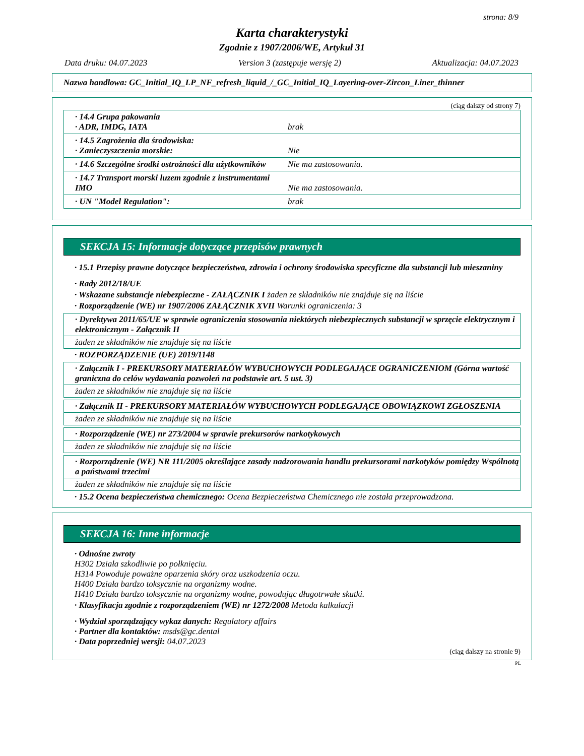strona: 8/9
Karta charakterystyki
Zgodnie z 1907/2006/WE, Artykuł 31
Data druku: 04.07.2023 Version 3 (zastępuje wersję 2) Aktualizacja: 04.07.2023
Nazwa handlowa: GC_Initial_IQ_LP_NF_refresh_liquid_/_GC_Initial_IQ_Layering-over-Zircon_Liner_thinner
(ciąg dalszy od strony 7)
| · 14.4 Grupa pakowania · ADR, IMDG, IATA | brak |
| · 14.5 Zagrożenia dla środowiska: · Zanieczyszczenia morskie: | Nie |
| · 14.6 Szczególne środki ostrożności dla użytkowników | Nie ma zastosowania. |
| · 14.7 Transport morski luzem zgodnie z instrumentami IMO | Nie ma zastosowania. |
| · UN "Model Regulation": | brak |
SEKCJA 15: Informacje dotyczące przepisów prawnych
· 15.1 Przepisy prawne dotyczące bezpieczeństwa, zdrowia i ochrony środowiska specyficzne dla substancji lub mieszaniny
· Rady 2012/18/UE
· Wskazane substancje niebezpieczne - ZAŁĄCZNIK I żaden ze składników nie znajduje się na liście
· Rozporządzenie (WE) nr 1907/2006 ZAŁĄCZNIK XVII Warunki ograniczenia: 3
· Dyrektywa 2011/65/UE w sprawie ograniczenia stosowania niektórych niebezpiecznych substancji w sprzęcie elektrycznym i elektronicznym - Załącznik II
żaden ze składników nie znajduje się na liście
· ROZPORZĄDZENIE (UE) 2019/1148
· Załącznik I - PREKURSORY MATERIAŁÓW WYBUCHOWYCH PODLEGAJĄCE OGRANICZENIOM (Górna wartość graniczna do celów wydawania pozwoleń na podstawie art. 5 ust. 3)
żaden ze składników nie znajduje się na liście
· Załącznik II - PREKURSORY MATERIAŁÓW WYBUCHOWYCH PODLEGAJĄCE OBOWIĄZKOWI ZGŁOSZENIA
żaden ze składników nie znajduje się na liście
· Rozporządzenie (WE) nr 273/2004 w sprawie prekursorów narkotykowych
żaden ze składników nie znajduje się na liście
· Rozporządzenie (WE) NR 111/2005 określające zasady nadzorowania handlu prekursorami narkotyków pomiędzy Wspólnotą a państwami trzecimi
żaden ze składników nie znajduje się na liście
· 15.2 Ocena bezpieczeństwa chemicznego: Ocena Bezpieczeństwa Chemicznego nie została przeprowadzona.
SEKCJA 16: Inne informacje
· Odnośne zwroty
H302 Działa szkodliwie po połknięciu.
H314 Powoduje poważne oparzenia skóry oraz uszkodzenia oczu.
H400 Działa bardzo toksycznie na organizmy wodne.
H410 Działa bardzo toksycznie na organizmy wodne, powodując długotrwałe skutki.
· Klasyfikacja zgodnie z rozporządzeniem (WE) nr 1272/2008 Metoda kalkulacji
· Wydział sporządzający wykaz danych: Regulatory affairs
· Partner dla kontaktów: msds@gc.dental
· Data poprzedniej wersji: 04.07.2023
(ciąg dalszy na stronie 9)
PL